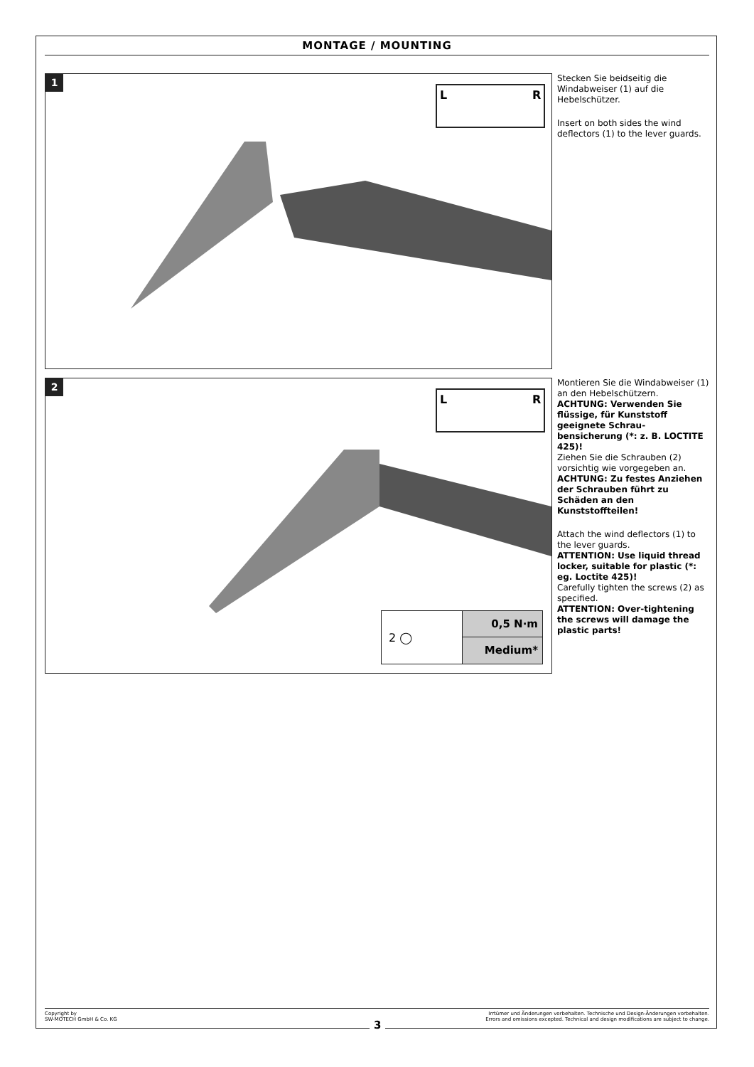MONTAGE / MOUNTING
1
L
R
Stecken Sie beidseitig die Windabweiser (1) auf die Hebelschützer.
Insert on both sides the wind deflectors (1) to the lever guards.
2
L
R
2 ◯
0,5 N·m
Medium*
Montieren Sie die Windabweiser (1) an den Hebelschützern.
ACHTUNG: Verwenden Sie flüssige, für Kunststoff geeignete Schrau-bensicherung (*: z. B. LOCTITE 425)!
Ziehen Sie die Schrauben (2) vorsichtig wie vorgegeben an.
ACHTUNG: Zu festes Anziehen der Schrauben führt zu Schäden an den Kunststoffteilen!
Attach the wind deflectors (1) to the lever guards.
ATTENTION: Use liquid thread locker, suitable for plastic (*: eg. Loctite 425)!
Carefully tighten the screws (2) as specified.
ATTENTION: Over-tightening the screws will damage the plastic parts!
Copyright by
SW-MOTECH GmbH & Co. KG
Irrtümer und Änderungen vorbehalten. Technische und Design-Änderungen vorbehalten.
Errors and omissions excepted. Technical and design modifications are subject to change.
3